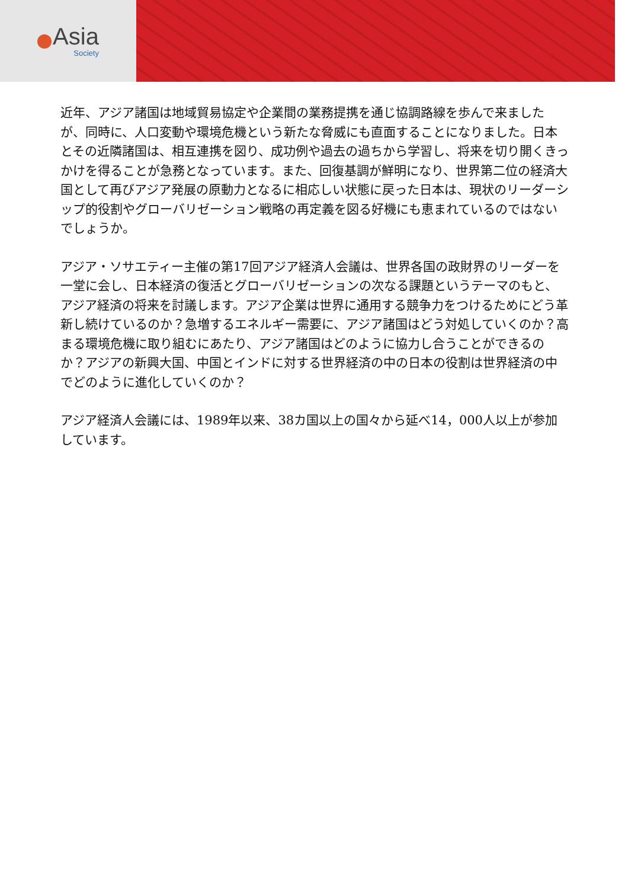Asia
Society
近年、アジア諸国は地域貿易協定や企業間の業務提携を通じ協調路線を歩んで来ましたが、同時に、人口変動や環境危機という新たな脅威にも直面することになりました。日本とその近隣諸国は、相互連携を図り、成功例や過去の過ちから学習し、将来を切り開くきっかけを得ることが急務となっています。また、回復基調が鮮明になり、世界第二位の経済大国として再びアジア発展の原動力となるに相応しい状態に戻った日本は、現状のリーダーシップ的役割やグローバリゼーション戦略の再定義を図る好機にも恵まれているのではないでしょうか。
アジア・ソサエティー主催の第17回アジア経済人会議は、世界各国の政財界のリーダーを一堂に会し、日本経済の復活とグローバリゼーションの次なる課題というテーマのもと、アジア経済の将来を討議します。アジア企業は世界に通用する競争力をつけるためにどう革新し続けているのか？急増するエネルギー需要に、アジア諸国はどう対処していくのか？高まる環境危機に取り組むにあたり、アジア諸国はどのように協力し合うことができるのか？アジアの新興大国、中国とインドに対する世界経済の中の日本の役割は世界経済の中でどのように進化していくのか？
アジア経済人会議には、1989年以来、38カ国以上の国々から延べ14，000人以上が参加しています。